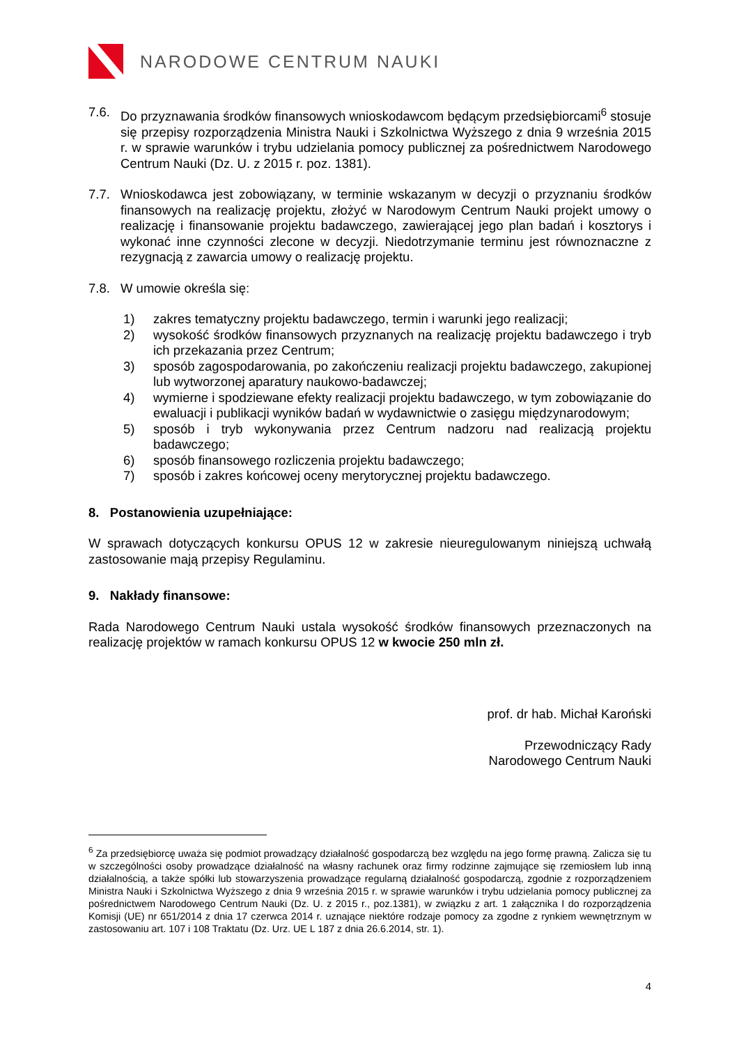NARODOWE CENTRUM NAUKI
7.6. Do przyznawania środków finansowych wnioskodawcom będącym przedsiębiorcami<sup>6</sup> stosuje się przepisy rozporządzenia Ministra Nauki i Szkolnictwa Wyższego z dnia 9 września 2015 r. w sprawie warunków i trybu udzielania pomocy publicznej za pośrednictwem Narodowego Centrum Nauki (Dz. U. z 2015 r. poz. 1381).
7.7. Wnioskodawca jest zobowiązany, w terminie wskazanym w decyzji o przyznaniu środków finansowych na realizację projektu, złożyć w Narodowym Centrum Nauki projekt umowy o realizację i finansowanie projektu badawczego, zawierającej jego plan badań i kosztorys i wykonać inne czynności zlecone w decyzji. Niedotrzymanie terminu jest równoznaczne z rezygnacją z zawarcia umowy o realizację projektu.
7.8. W umowie określa się:
1) zakres tematyczny projektu badawczego, termin i warunki jego realizacji;
2) wysokość środków finansowych przyznanych na realizację projektu badawczego i tryb ich przekazania przez Centrum;
3) sposób zagospodarowania, po zakończeniu realizacji projektu badawczego, zakupionej lub wytworzonej aparatury naukowo-badawczej;
4) wymierne i spodziewane efekty realizacji projektu badawczego, w tym zobowiązanie do ewaluacji i publikacji wyników badań w wydawnictwie o zasięgu międzynarodowym;
5) sposób i tryb wykonywania przez Centrum nadzoru nad realizacją projektu badawczego;
6) sposób finansowego rozliczenia projektu badawczego;
7) sposób i zakres końcowej oceny merytorycznej projektu badawczego.
8. Postanowienia uzupełniające:
W sprawach dotyczących konkursu OPUS 12 w zakresie nieuregulowanym niniejszą uchwałą zastosowanie mają przepisy Regulaminu.
9. Nakłady finansowe:
Rada Narodowego Centrum Nauki ustala wysokość środków finansowych przeznaczonych na realizację projektów w ramach konkursu OPUS 12 w kwocie 250 mln zł.
prof. dr hab. Michał Karoński
Przewodniczący Rady
Narodowego Centrum Nauki
<sup>6</sup> Za przedsiębiorcę uważa się podmiot prowadzący działalność gospodarczą bez względu na jego formę prawną. Zalicza się tu w szczególności osoby prowadzące działalność na własny rachunek oraz firmy rodzinne zajmujące się rzemiosłem lub inną działalnością, a także spółki lub stowarzyszenia prowadzące regularną działalność gospodarczą, zgodnie z rozporządzeniem Ministra Nauki i Szkolnictwa Wyższego z dnia 9 września 2015 r. w sprawie warunków i trybu udzielania pomocy publicznej za pośrednictwem Narodowego Centrum Nauki (Dz. U. z 2015 r., poz.1381), w związku z art. 1 załącznika I do rozporządzenia Komisji (UE) nr 651/2014 z dnia 17 czerwca 2014 r. uznające niektóre rodzaje pomocy za zgodne z rynkiem wewnętrznym w zastosowaniu art. 107 i 108 Traktatu (Dz. Urz. UE L 187 z dnia 26.6.2014, str. 1).
4